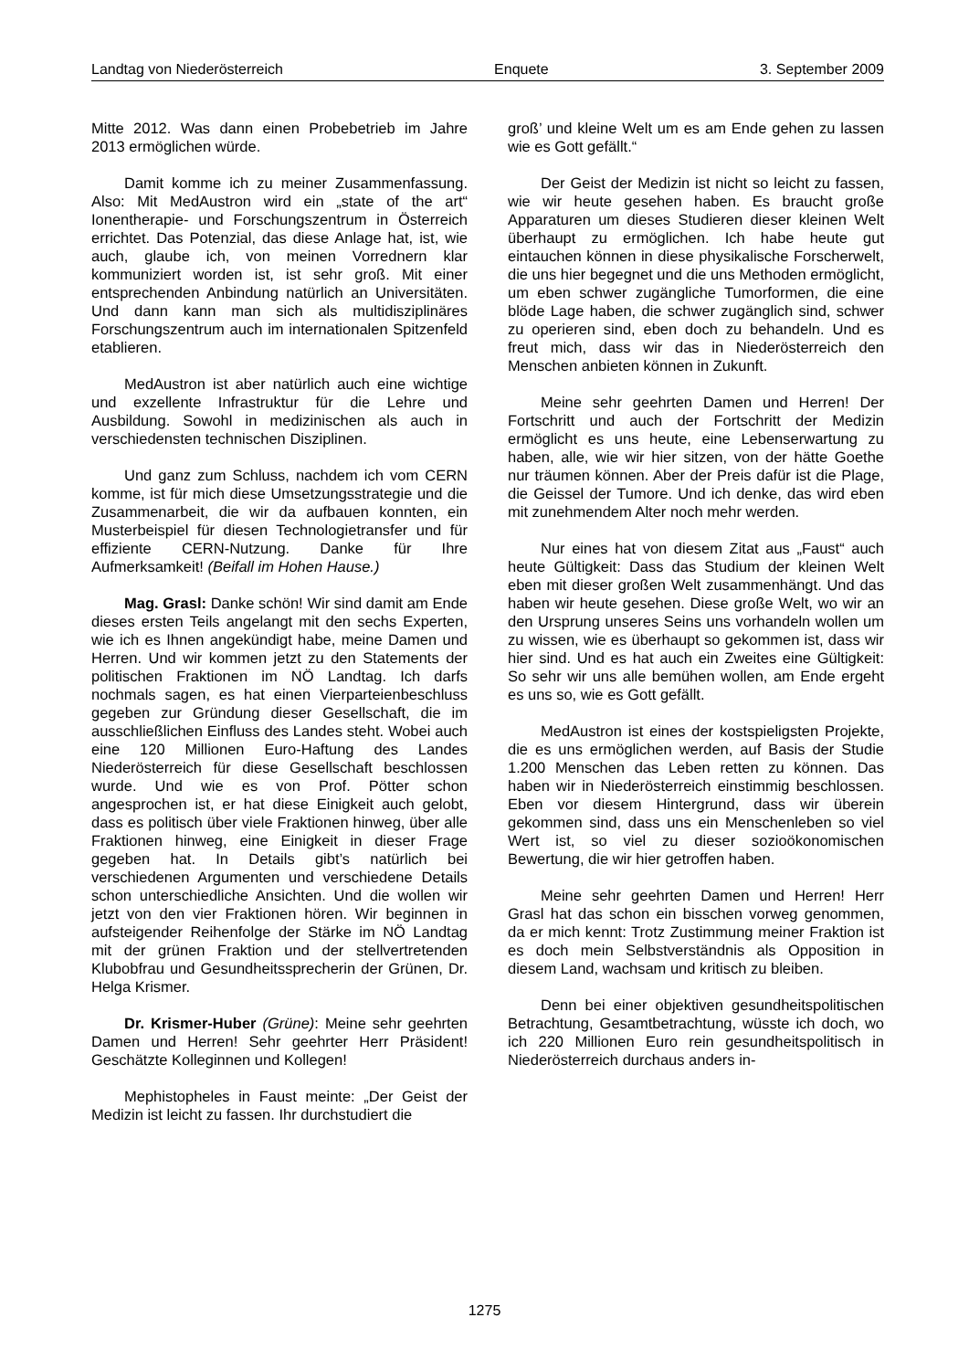Landtag von Niederösterreich Enquete 3. September 2009
Mitte 2012. Was dann einen Probebetrieb im Jahre 2013 ermöglichen würde.
Damit komme ich zu meiner Zusammenfassung. Also: Mit MedAustron wird ein „state of the art“ Ionentherapie- und Forschungszentrum in Österreich errichtet. Das Potenzial, das diese Anlage hat, ist, wie auch, glaube ich, von meinen Vorrednern klar kommuniziert worden ist, ist sehr groß. Mit einer entsprechenden Anbindung natürlich an Universitäten. Und dann kann man sich als multidisziplinäres Forschungszentrum auch im internationalen Spitzenfeld etablieren.
MedAustron ist aber natürlich auch eine wichtige und exzellente Infrastruktur für die Lehre und Ausbildung. Sowohl in medizinischen als auch in verschiedensten technischen Disziplinen.
Und ganz zum Schluss, nachdem ich vom CERN komme, ist für mich diese Umsetzungsstrategie und die Zusammenarbeit, die wir da aufbauen konnten, ein Musterbeispiel für diesen Technologietransfer und für effiziente CERN-Nutzung. Danke für Ihre Aufmerksamkeit! (Beifall im Hohen Hause.)
Mag. Grasl: Danke schön! Wir sind damit am Ende dieses ersten Teils angelangt mit den sechs Experten, wie ich es Ihnen angekündigt habe, meine Damen und Herren. Und wir kommen jetzt zu den Statements der politischen Fraktionen im NÖ Landtag. Ich darfs nochmals sagen, es hat einen Vierparteienbeschluss gegeben zur Gründung dieser Gesellschaft, die im ausschließlichen Einfluss des Landes steht. Wobei auch eine 120 Millionen Euro-Haftung des Landes Niederösterreich für diese Gesellschaft beschlossen wurde. Und wie es von Prof. Pötter schon angesprochen ist, er hat diese Einigkeit auch gelobt, dass es politisch über viele Fraktionen hinweg, über alle Fraktionen hinweg, eine Einigkeit in dieser Frage gegeben hat. In Details gibt’s natürlich bei verschiedenen Argumenten und verschiedene Details schon unterschiedliche Ansichten. Und die wollen wir jetzt von den vier Fraktionen hören. Wir beginnen in aufsteigender Reihenfolge der Stärke im NÖ Landtag mit der grünen Fraktion und der stellvertretenden Klubobfrau und Gesundheitssprecherin der Grünen, Dr. Helga Krismer.
Dr. Krismer-Huber (Grüne): Meine sehr geehrten Damen und Herren! Sehr geehrter Herr Präsident! Geschätzte Kolleginnen und Kollegen!
Mephistopheles in Faust meinte: „Der Geist der Medizin ist leicht zu fassen. Ihr durchstudiert die
groß’ und kleine Welt um es am Ende gehen zu lassen wie es Gott gefällt.“
Der Geist der Medizin ist nicht so leicht zu fassen, wie wir heute gesehen haben. Es braucht große Apparaturen um dieses Studieren dieser kleinen Welt überhaupt zu ermöglichen. Ich habe heute gut eintauchen können in diese physikalische Forscherwelt, die uns hier begegnet und die uns Methoden ermöglicht, um eben schwer zugängliche Tumorformen, die eine blöde Lage haben, die schwer zugänglich sind, schwer zu operieren sind, eben doch zu behandeln. Und es freut mich, dass wir das in Niederösterreich den Menschen anbieten können in Zukunft.
Meine sehr geehrten Damen und Herren! Der Fortschritt und auch der Fortschritt der Medizin ermöglicht es uns heute, eine Lebenserwartung zu haben, alle, wie wir hier sitzen, von der hätte Goethe nur träumen können. Aber der Preis dafür ist die Plage, die Geissel der Tumore. Und ich denke, das wird eben mit zunehmendem Alter noch mehr werden.
Nur eines hat von diesem Zitat aus „Faust“ auch heute Gültigkeit: Dass das Studium der kleinen Welt eben mit dieser großen Welt zusammenhängt. Und das haben wir heute gesehen. Diese große Welt, wo wir an den Ursprung unseres Seins uns vorhandeln wollen um zu wissen, wie es überhaupt so gekommen ist, dass wir hier sind. Und es hat auch ein Zweites eine Gültigkeit: So sehr wir uns alle bemühen wollen, am Ende ergeht es uns so, wie es Gott gefällt.
MedAustron ist eines der kostspieligsten Projekte, die es uns ermöglichen werden, auf Basis der Studie 1.200 Menschen das Leben retten zu können. Das haben wir in Niederösterreich einstimmig beschlossen. Eben vor diesem Hintergrund, dass wir überein gekommen sind, dass uns ein Menschenleben so viel Wert ist, so viel zu dieser sozioökonomischen Bewertung, die wir hier getroffen haben.
Meine sehr geehrten Damen und Herren! Herr Grasl hat das schon ein bisschen vorweg genommen, da er mich kennt: Trotz Zustimmung meiner Fraktion ist es doch mein Selbstverständnis als Opposition in diesem Land, wachsam und kritisch zu bleiben.
Denn bei einer objektiven gesundheitspolitischen Betrachtung, Gesamtbetrachtung, wüsste ich doch, wo ich 220 Millionen Euro rein gesundheitspolitisch in Niederösterreich durchaus anders in-
1275